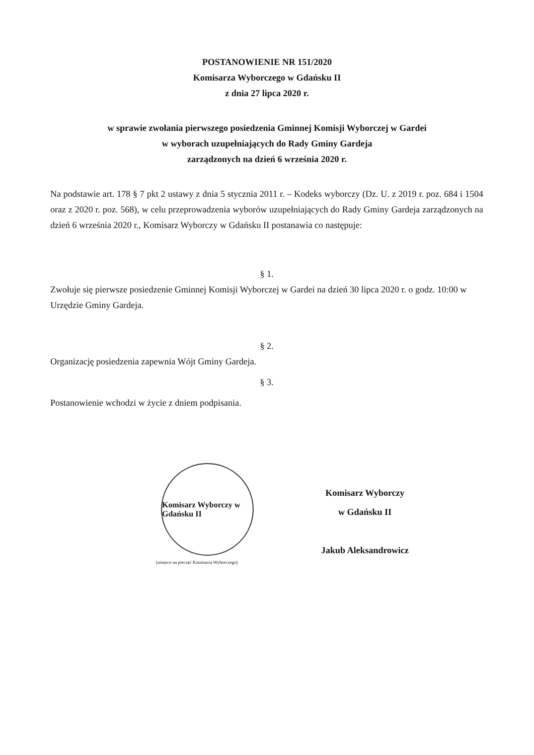POSTANOWIENIE NR 151/2020
Komisarza Wyborczego w Gdańsku II
z dnia 27 lipca 2020 r.
w sprawie zwołania pierwszego posiedzenia Gminnej Komisji Wyborczej w Gardei
w wyborach uzupełniających do Rady Gminy Gardeja
zarządzonych na dzień 6 września 2020 r.
Na podstawie art. 178 § 7 pkt 2 ustawy z dnia 5 stycznia 2011 r. – Kodeks wyborczy (Dz. U. z 2019 r. poz. 684 i 1504 oraz z 2020 r. poz. 568), w celu przeprowadzenia wyborów uzupełniających do Rady Gminy Gardeja zarządzonych na dzień 6 września 2020 r., Komisarz Wyborczy w Gdańsku II postanawia co następuje:
§ 1.
Zwołuje się pierwsze posiedzenie Gminnej Komisji Wyborczej w Gardei na dzień 30 lipca 2020 r. o godz. 10:00 w Urzędzie Gminy Gardeja.
§ 2.
Organizację posiedzenia zapewnia Wójt Gminy Gardeja.
§ 3.
Postanowienie wchodzi w życie z dniem podpisania.
Komisarz Wyborczy w Gdańsku II
(miejsce na pieczęć Komisarza Wyborczego)
Komisarz Wyborczy
w Gdańsku II
Jakub Aleksandrowicz